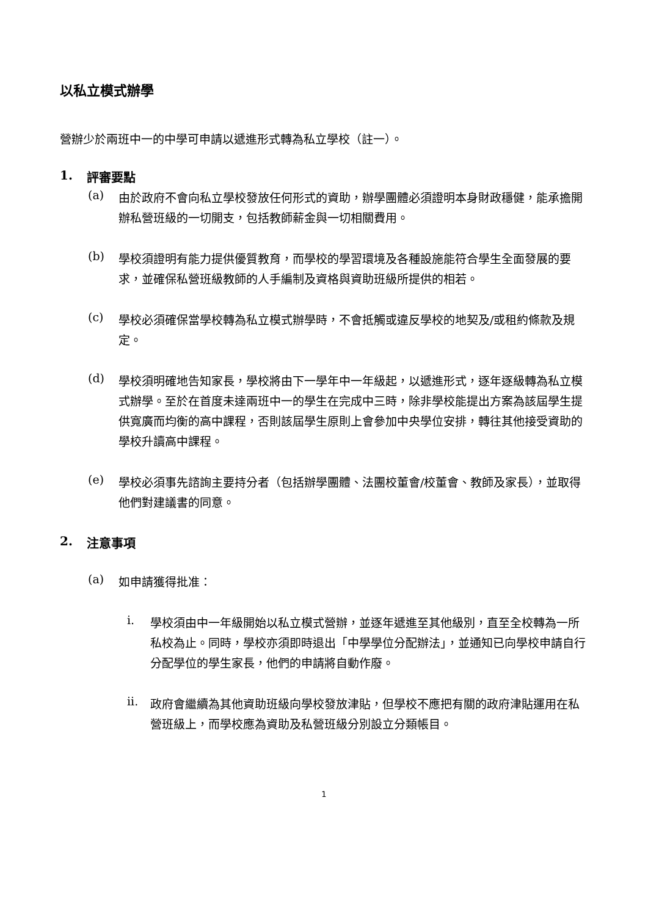以私立模式辦學
營辦少於兩班中一的中學可申請以遞進形式轉為私立學校（註一）。
1. 評審要點
(a)
由於政府不會向私立學校發放任何形式的資助，辦學團體必須證明本身財政穩健，能承擔開辦私營班級的一切開支，包括教師薪金與一切相關費用。
(b)
學校須證明有能力提供優質教育，而學校的學習環境及各種設施能符合學生全面發展的要求，並確保私營班級教師的人手編制及資格與資助班級所提供的相若。
(c)
學校必須確保當學校轉為私立模式辦學時，不會抵觸或違反學校的地契及/或租約條款及規定。
(d)
學校須明確地告知家長，學校將由下一學年中一年級起，以遞進形式，逐年逐級轉為私立模式辦學。至於在首度未達兩班中一的學生在完成中三時，除非學校能提出方案為該屆學生提供寬廣而均衡的高中課程，否則該屆學生原則上會參加中央學位安排，轉往其他接受資助的學校升讀高中課程。
(e)
學校必須事先諮詢主要持分者（包括辦學團體、法團校董會/校董會、教師及家長），並取得他們對建議書的同意。
2. 注意事項
(a)
如申請獲得批准：
i.
學校須由中一年級開始以私立模式營辦，並逐年遞進至其他級別，直至全校轉為一所私校為止。同時，學校亦須即時退出「中學學位分配辦法」，並通知已向學校申請自行分配學位的學生家長，他們的申請將自動作廢。
ii.
政府會繼續為其他資助班級向學校發放津貼，但學校不應把有關的政府津貼運用在私營班級上，而學校應為資助及私營班級分別設立分類帳目。
1